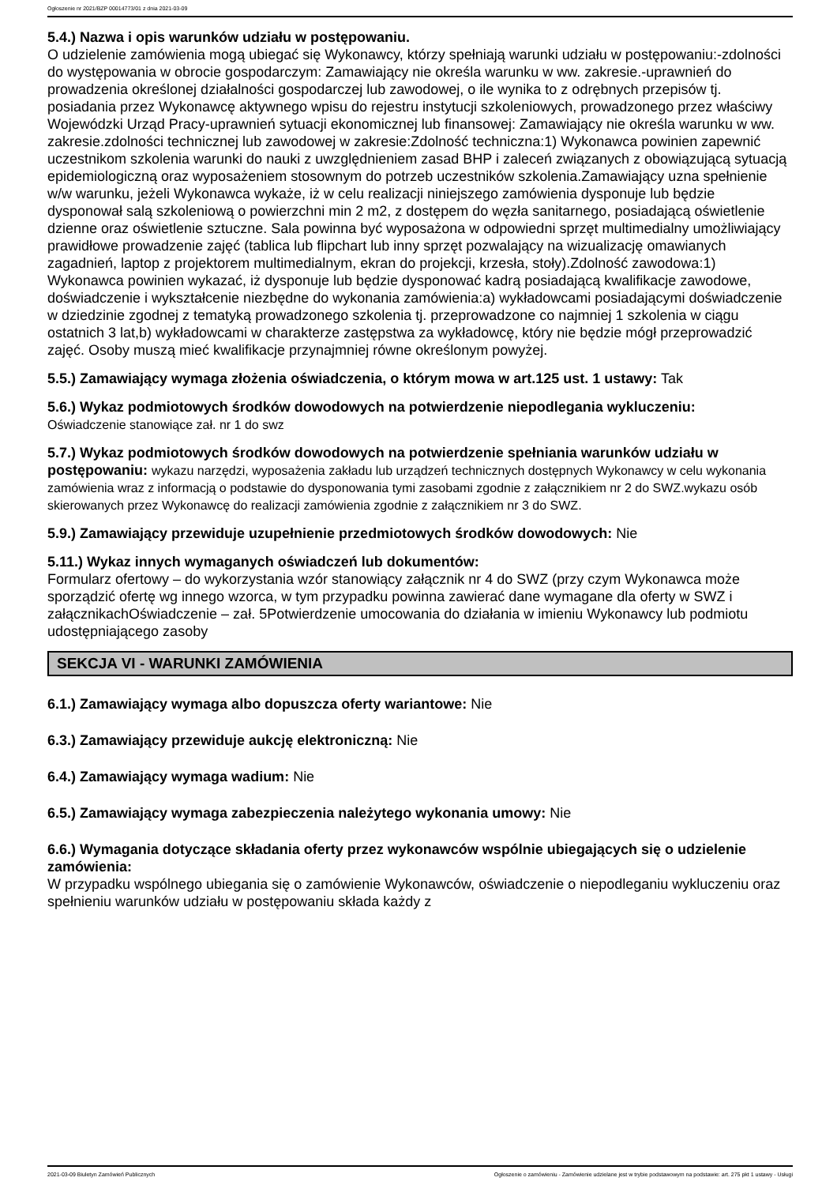Ogłoszenie nr 2021/BZP 00014773/01 z dnia 2021-03-09
5.4.) Nazwa i opis warunków udziału w postępowaniu.
O udzielenie zamówienia mogą ubiegać się Wykonawcy, którzy spełniają warunki udziału w postępowaniu:-zdolności do występowania w obrocie gospodarczym: Zamawiający nie określa warunku w ww. zakresie.-uprawnień do prowadzenia określonej działalności gospodarczej lub zawodowej, o ile wynika to z odrębnych przepisów tj. posiadania przez Wykonawcę aktywnego wpisu do rejestru instytucji szkoleniowych, prowadzonego przez właściwy Wojewódzki Urząd Pracy-uprawnień sytuacji ekonomicznej lub finansowej: Zamawiający nie określa warunku w ww. zakresie.zdolności technicznej lub zawodowej w zakresie:Zdolność techniczna:1) Wykonawca powinien zapewnić uczestnikom szkolenia warunki do nauki z uwzględnieniem zasad BHP i zaleceń związanych z obowiązującą sytuacją epidemiologiczną oraz wyposażeniem stosownym do potrzeb uczestników szkolenia.Zamawiający uzna spełnienie w/w warunku, jeżeli Wykonawca wykaże, iż w celu realizacji niniejszego zamówienia dysponuje lub będzie dysponował salą szkoleniową o powierzchni min 2 m2, z dostępem do węzła sanitarnego, posiadającą oświetlenie dzienne oraz oświetlenie sztuczne. Sala powinna być wyposażona w odpowiedni sprzęt multimedialny umożliwiający prawidłowe prowadzenie zajęć (tablica lub flipchart lub inny sprzęt pozwalający na wizualizację omawianych zagadnień, laptop z projektorem multimedialnym, ekran do projekcji, krzesła, stoły).Zdolność zawodowa:1) Wykonawca powinien wykazać, iż dysponuje lub będzie dysponować kadrą posiadającą kwalifikacje zawodowe, doświadczenie i wykształcenie niezbędne do wykonania zamówienia:a) wykładowcami posiadającymi doświadczenie w dziedzinie zgodnej z tematyką prowadzonego szkolenia tj. przeprowadzone co najmniej 1 szkolenia w ciągu ostatnich 3 lat,b) wykładowcami w charakterze zastępstwa za wykładowcę, który nie będzie mógł przeprowadzić zajęć. Osoby muszą mieć kwalifikacje przynajmniej równe określonym powyżej.
5.5.) Zamawiający wymaga złożenia oświadczenia, o którym mowa w art.125 ust. 1 ustawy: Tak
5.6.) Wykaz podmiotowych środków dowodowych na potwierdzenie niepodlegania wykluczeniu:
Oświadczenie stanowiące zał. nr 1 do swz
5.7.) Wykaz podmiotowych środków dowodowych na potwierdzenie spełniania warunków udziału w postępowaniu: wykazu narzędzi, wyposażenia zakładu lub urządzeń technicznych dostępnych Wykonawcy w celu wykonania zamówienia wraz z informacją o podstawie do dysponowania tymi zasobami zgodnie z załącznikiem nr 2 do SWZ.wykazu osób skierowanych przez Wykonawcę do realizacji zamówienia zgodnie z załącznikiem nr 3 do SWZ.
5.9.) Zamawiający przewiduje uzupełnienie przedmiotowych środków dowodowych: Nie
5.11.) Wykaz innych wymaganych oświadczeń lub dokumentów:
Formularz ofertowy – do wykorzystania wzór stanowiący załącznik nr 4 do SWZ (przy czym Wykonawca może sporządzić ofertę wg innego wzorca, w tym przypadku powinna zawierać dane wymagane dla oferty w SWZ i załącznikachOświadczenie – zał. 5Potwierdzenie umocowania do działania w imieniu Wykonawcy lub podmiotu udostępniającego zasoby
SEKCJA VI - WARUNKI ZAMÓWIENIA
6.1.) Zamawiający wymaga albo dopuszcza oferty wariantowe: Nie
6.3.) Zamawiający przewiduje aukcję elektroniczną: Nie
6.4.) Zamawiający wymaga wadium: Nie
6.5.) Zamawiający wymaga zabezpieczenia należytego wykonania umowy: Nie
6.6.) Wymagania dotyczące składania oferty przez wykonawców wspólnie ubiegających się o udzielenie zamówienia:
W przypadku wspólnego ubiegania się o zamówienie Wykonawców, oświadczenie o niepodleganiu wykluczeniu oraz spełnieniu warunków udziału w postępowaniu składa każdy z
2021-03-09 Biuletyn Zamówień Publicznych Ogłoszenie o zamówieniu - Zamówienie udzielane jest w trybie podstawowym na podstawie: art. 275 pkt 1 ustawy - Usługi